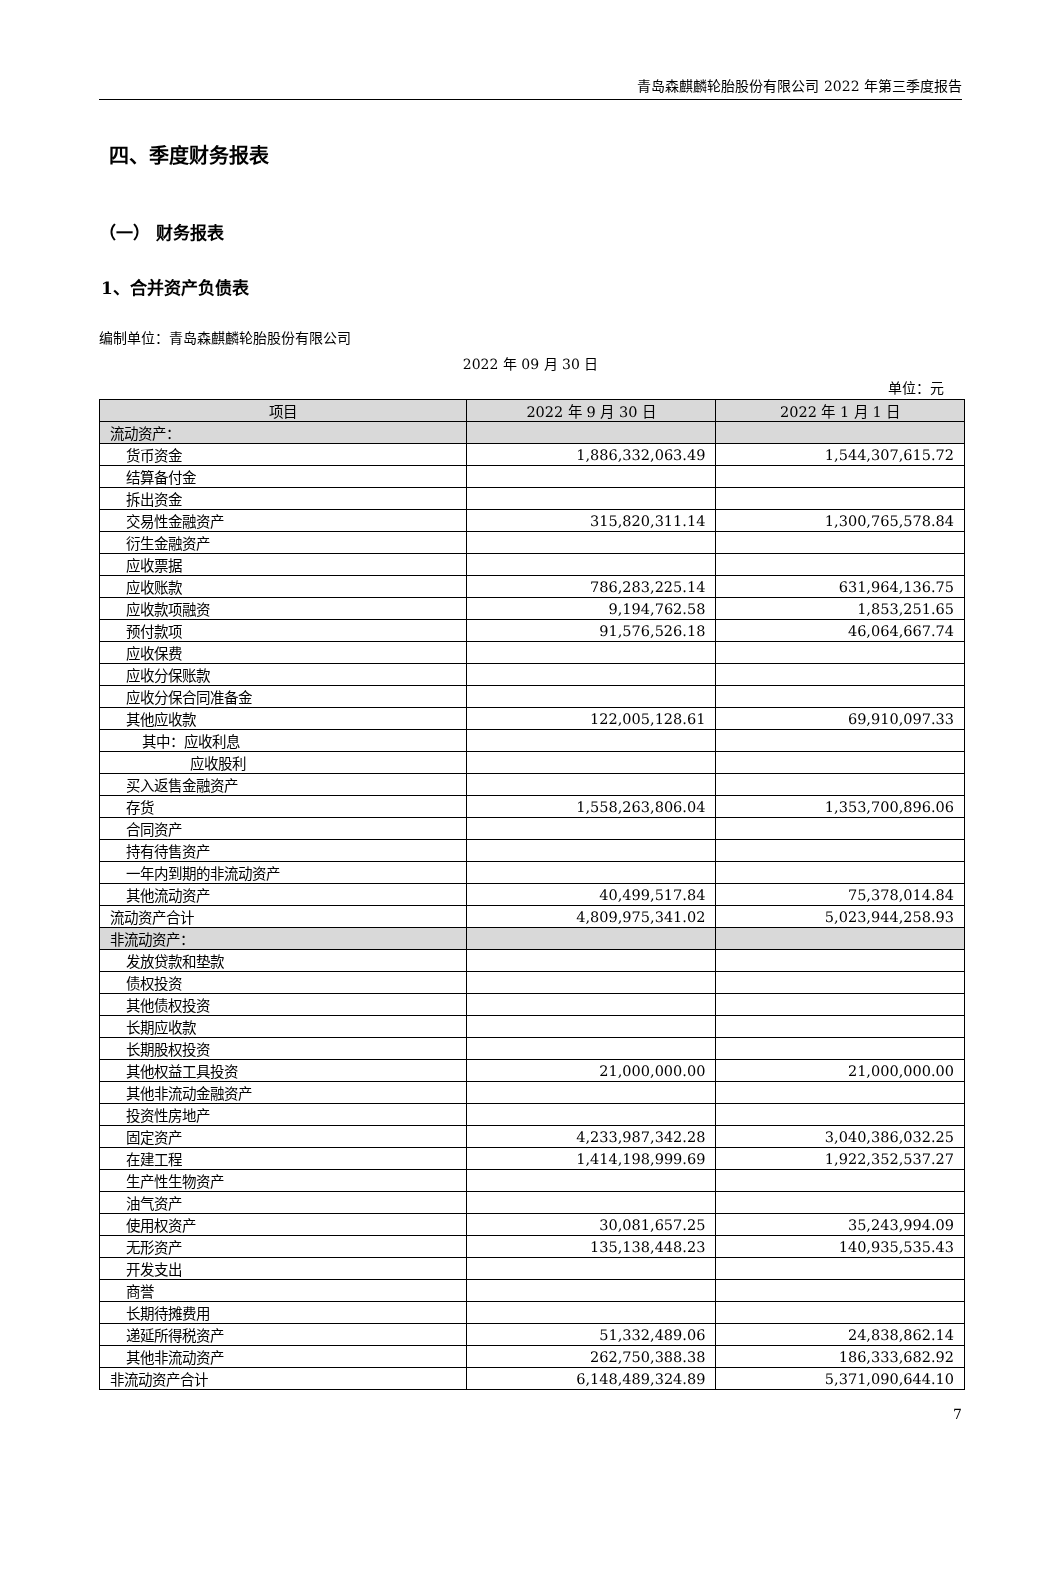青岛森麒麟轮胎股份有限公司 2022 年第三季度报告
四、季度财务报表
（一） 财务报表
1、合并资产负债表
编制单位：青岛森麒麟轮胎股份有限公司
2022 年 09 月 30 日
单位：元
| 项目 | 2022 年 9 月 30 日 | 2022 年 1 月 1 日 |
| --- | --- | --- |
| 流动资产： | | |
| 货币资金 | 1,886,332,063.49 | 1,544,307,615.72 |
| 结算备付金 | | |
| 拆出资金 | | |
| 交易性金融资产 | 315,820,311.14 | 1,300,765,578.84 |
| 衍生金融资产 | | |
| 应收票据 | | |
| 应收账款 | 786,283,225.14 | 631,964,136.75 |
| 应收款项融资 | 9,194,762.58 | 1,853,251.65 |
| 预付款项 | 91,576,526.18 | 46,064,667.74 |
| 应收保费 | | |
| 应收分保账款 | | |
| 应收分保合同准备金 | | |
| 其他应收款 | 122,005,128.61 | 69,910,097.33 |
| 其中：应收利息 | | |
| 应收股利 | | |
| 买入返售金融资产 | | |
| 存货 | 1,558,263,806.04 | 1,353,700,896.06 |
| 合同资产 | | |
| 持有待售资产 | | |
| 一年内到期的非流动资产 | | |
| 其他流动资产 | 40,499,517.84 | 75,378,014.84 |
| 流动资产合计 | 4,809,975,341.02 | 5,023,944,258.93 |
| 非流动资产： | | |
| 发放贷款和垫款 | | |
| 债权投资 | | |
| 其他债权投资 | | |
| 长期应收款 | | |
| 长期股权投资 | | |
| 其他权益工具投资 | 21,000,000.00 | 21,000,000.00 |
| 其他非流动金融资产 | | |
| 投资性房地产 | | |
| 固定资产 | 4,233,987,342.28 | 3,040,386,032.25 |
| 在建工程 | 1,414,198,999.69 | 1,922,352,537.27 |
| 生产性生物资产 | | |
| 油气资产 | | |
| 使用权资产 | 30,081,657.25 | 35,243,994.09 |
| 无形资产 | 135,138,448.23 | 140,935,535.43 |
| 开发支出 | | |
| 商誉 | | |
| 长期待摊费用 | | |
| 递延所得税资产 | 51,332,489.06 | 24,838,862.14 |
| 其他非流动资产 | 262,750,388.38 | 186,333,682.92 |
| 非流动资产合计 | 6,148,489,324.89 | 5,371,090,644.10 |
7